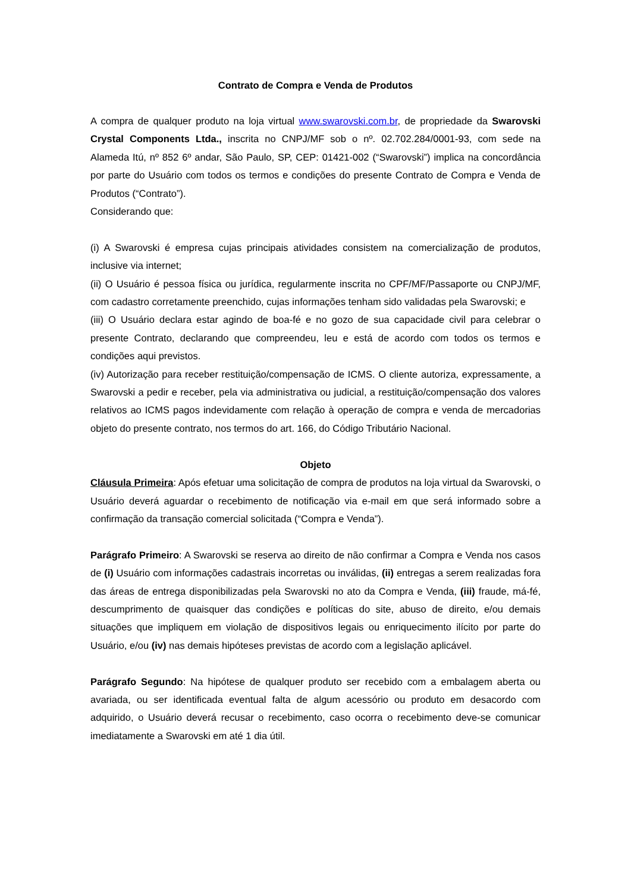Contrato de Compra e Venda de Produtos
A compra de qualquer produto na loja virtual www.swarovski.com.br, de propriedade da Swarovski Crystal Components Ltda., inscrita no CNPJ/MF sob o nº. 02.702.284/0001-93, com sede na Alameda Itú, nº 852 6º andar, São Paulo, SP, CEP: 01421-002 (“Swarovski”) implica na concordância por parte do Usuário com todos os termos e condições do presente Contrato de Compra e Venda de Produtos (“Contrato”).
Considerando que:
(i) A Swarovski é empresa cujas principais atividades consistem na comercialização de produtos, inclusive via internet;
(ii) O Usuário é pessoa física ou jurídica, regularmente inscrita no CPF/MF/Passaporte ou CNPJ/MF, com cadastro corretamente preenchido, cujas informações tenham sido validadas pela Swarovski; e
(iii) O Usuário declara estar agindo de boa-fé e no gozo de sua capacidade civil para celebrar o presente Contrato, declarando que compreendeu, leu e está de acordo com todos os termos e condições aqui previstos.
(iv) Autorização para receber restituição/compensação de ICMS. O cliente autoriza, expressamente, a Swarovski a pedir e receber, pela via administrativa ou judicial, a restituição/compensação dos valores relativos ao ICMS pagos indevidamente com relação à operação de compra e venda de mercadorias objeto do presente contrato, nos termos do art. 166, do Código Tributário Nacional.
Objeto
Cláusula Primeira: Após efetuar uma solicitação de compra de produtos na loja virtual da Swarovski, o Usuário deverá aguardar o recebimento de notificação via e-mail em que será informado sobre a confirmação da transação comercial solicitada (“Compra e Venda”).
Parágrafo Primeiro: A Swarovski se reserva ao direito de não confirmar a Compra e Venda nos casos de (i) Usuário com informações cadastrais incorretas ou inválidas, (ii) entregas a serem realizadas fora das áreas de entrega disponibilizadas pela Swarovski no ato da Compra e Venda, (iii) fraude, má-fé, descumprimento de quaisquer das condições e políticas do site, abuso de direito, e/ou demais situações que impliquem em violação de dispositivos legais ou enriquecimento ilícito por parte do Usuário, e/ou (iv) nas demais hipóteses previstas de acordo com a legislação aplicável.
Parágrafo Segundo: Na hipótese de qualquer produto ser recebido com a embalagem aberta ou avariada, ou ser identificada eventual falta de algum acessório ou produto em desacordo com adquirido, o Usuário deverá recusar o recebimento, caso ocorra o recebimento deve-se comunicar imediatamente a Swarovski em até 1 dia útil.